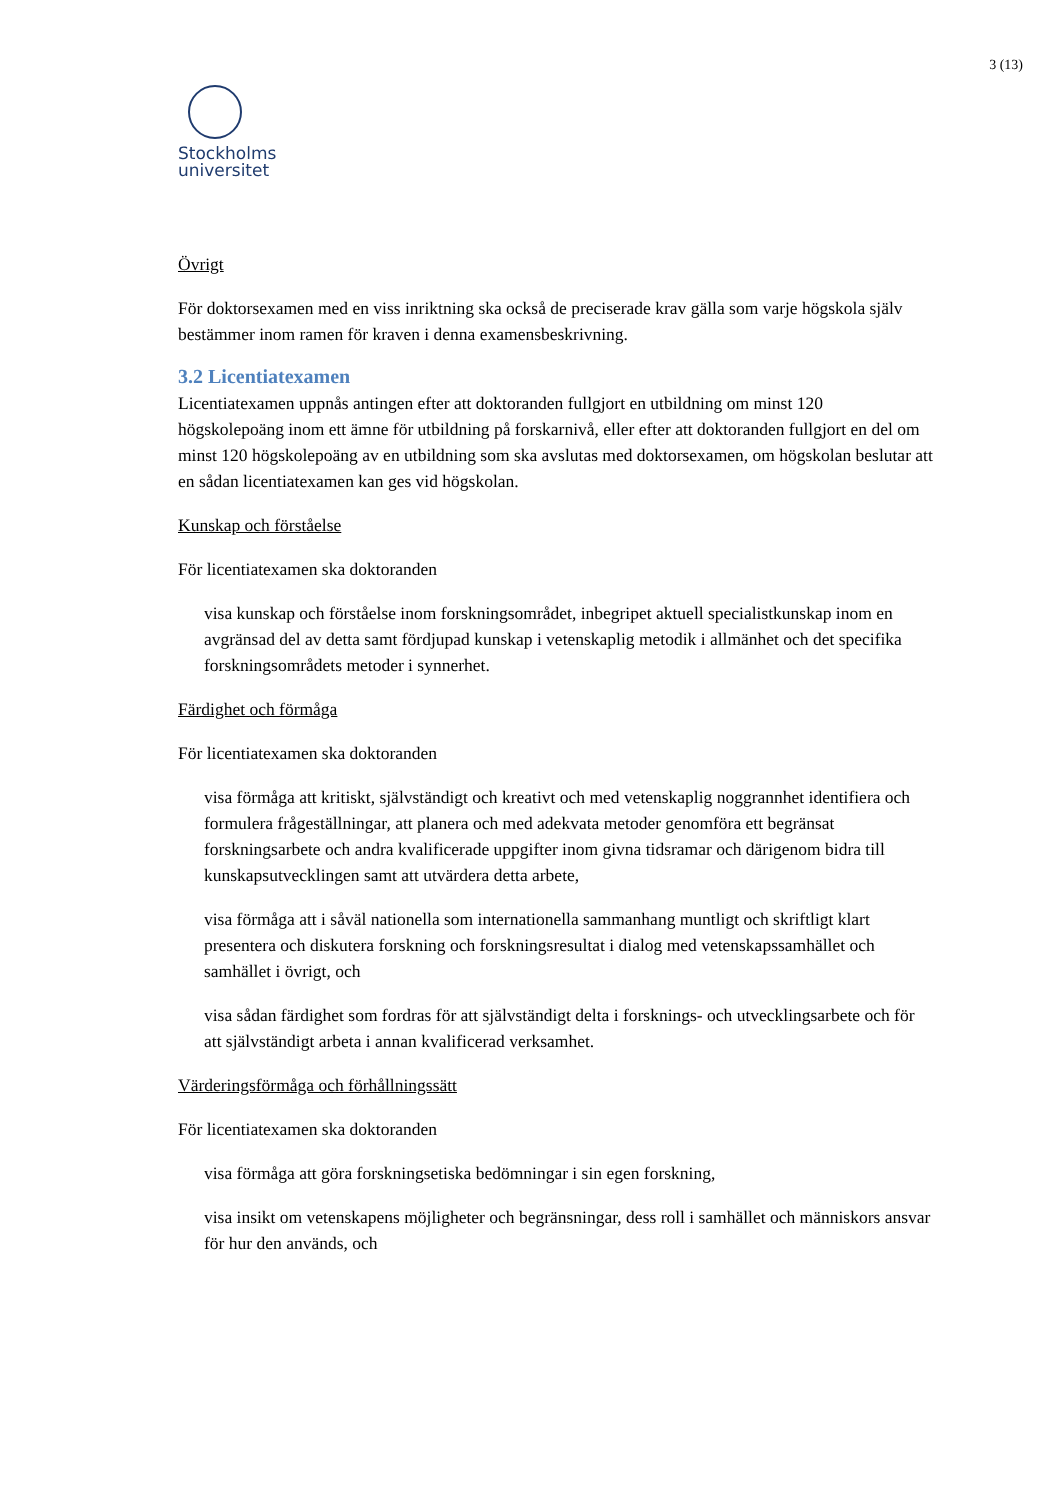3 (13)
Stockholms
universitet
Övrigt
För doktorsexamen med en viss inriktning ska också de preciserade krav gälla som varje högskola själv bestämmer inom ramen för kraven i denna examensbeskrivning.
3.2 Licentiatexamen
Licentiatexamen uppnås antingen efter att doktoranden fullgjort en utbildning om minst 120 högskolepoäng inom ett ämne för utbildning på forskarnivå, eller efter att doktoranden fullgjort en del om minst 120 högskolepoäng av en utbildning som ska avslutas med doktorsexamen, om högskolan beslutar att en sådan licentiatexamen kan ges vid högskolan.
Kunskap och förståelse
För licentiatexamen ska doktoranden
visa kunskap och förståelse inom forskningsområdet, inbegripet aktuell specialistkunskap inom en avgränsad del av detta samt fördjupad kunskap i vetenskaplig metodik i allmänhet och det specifika forskningsområdets metoder i synnerhet.
Färdighet och förmåga
För licentiatexamen ska doktoranden
visa förmåga att kritiskt, självständigt och kreativt och med vetenskaplig noggrannhet identifiera och formulera frågeställningar, att planera och med adekvata metoder genomföra ett begränsat forskningsarbete och andra kvalificerade uppgifter inom givna tidsramar och därigenom bidra till kunskapsutvecklingen samt att utvärdera detta arbete,
visa förmåga att i såväl nationella som internationella sammanhang muntligt och skriftligt klart presentera och diskutera forskning och forskningsresultat i dialog med vetenskapssamhället och samhället i övrigt, och
visa sådan färdighet som fordras för att självständigt delta i forsknings- och utvecklingsarbete och för att självständigt arbeta i annan kvalificerad verksamhet.
Värderingsförmåga och förhållningssätt
För licentiatexamen ska doktoranden
visa förmåga att göra forskningsetiska bedömningar i sin egen forskning,
visa insikt om vetenskapens möjligheter och begränsningar, dess roll i samhället och människors ansvar för hur den används, och